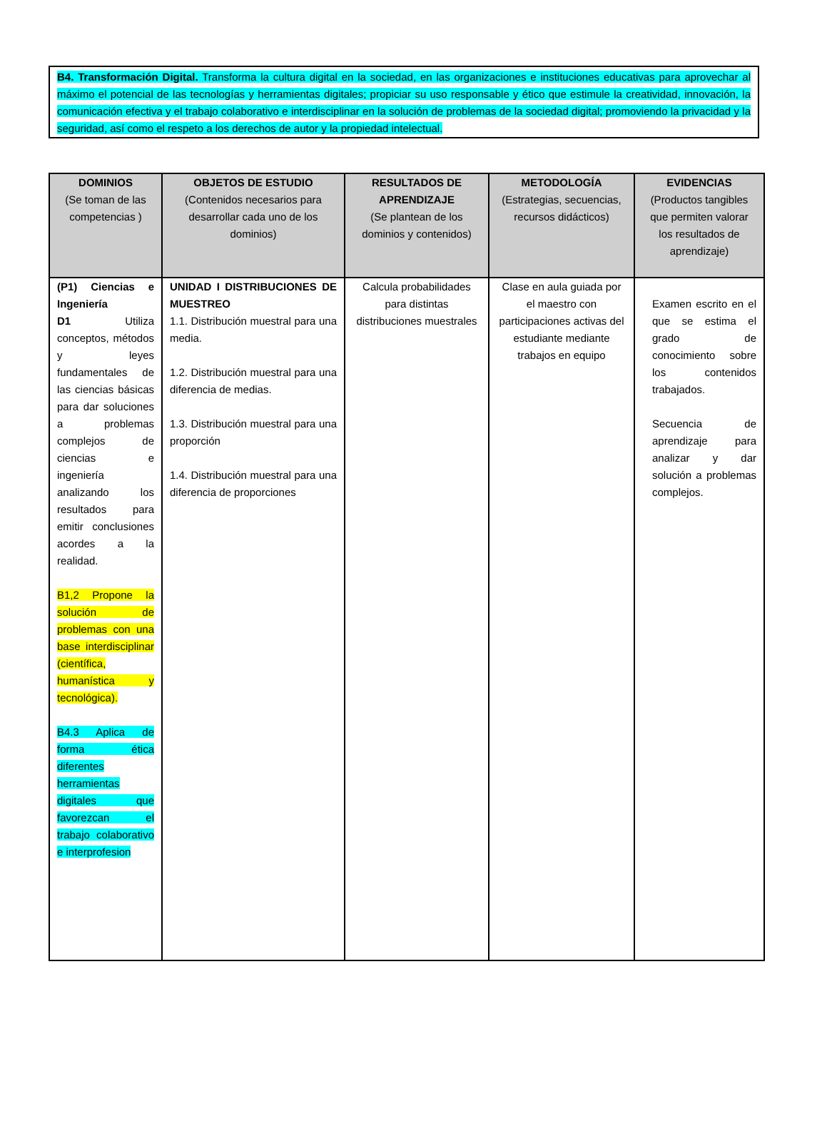B4. Transformación Digital. Transforma la cultura digital en la sociedad, en las organizaciones e instituciones educativas para aprovechar al máximo el potencial de las tecnologías y herramientas digitales; propiciar su uso responsable y ético que estimule la creatividad, innovación, la comunicación efectiva y el trabajo colaborativo e interdisciplinar en la solución de problemas de la sociedad digital; promoviendo la privacidad y la seguridad, así como el respeto a los derechos de autor y la propiedad intelectual.
| DOMINIOS (Se toman de las competencias ) | OBJETOS DE ESTUDIO (Contenidos necesarios para desarrollar cada uno de los dominios) | RESULTADOS DE APRENDIZAJE (Se plantean de los dominios y contenidos) | METODOLOGÍA (Estrategias, secuencias, recursos didácticos) | EVIDENCIAS (Productos tangibles que permiten valorar los resultados de aprendizaje) |
| --- | --- | --- | --- | --- |
| (P1) Ciencias e Ingeniería D1 Utiliza conceptos, métodos y leyes fundamentales de las ciencias básicas para dar soluciones a problemas complejos de ciencias e ingeniería analizando los resultados para emitir conclusiones acordes a la realidad. B1,2 Propone la solución de problemas con una base interdisciplinar (científica, humanística y tecnológica). B4.3 Aplica de forma ética diferentes herramientas digitales que favorezcan el trabajo colaborativo e interprofesion | UNIDAD I DISTRIBUCIONES DE MUESTREO 1.1. Distribución muestral para una media. 1.2. Distribución muestral para una diferencia de medias. 1.3. Distribución muestral para una proporción 1.4. Distribución muestral para una diferencia de proporciones | Calcula probabilidades para distintas distribuciones muestrales | Clase en aula guiada por el maestro con participaciones activas del estudiante mediante trabajos en equipo | Examen escrito en el que se estima el grado de conocimiento sobre los contenidos trabajados. Secuencia de aprendizaje para analizar y dar solución a problemas complejos. |